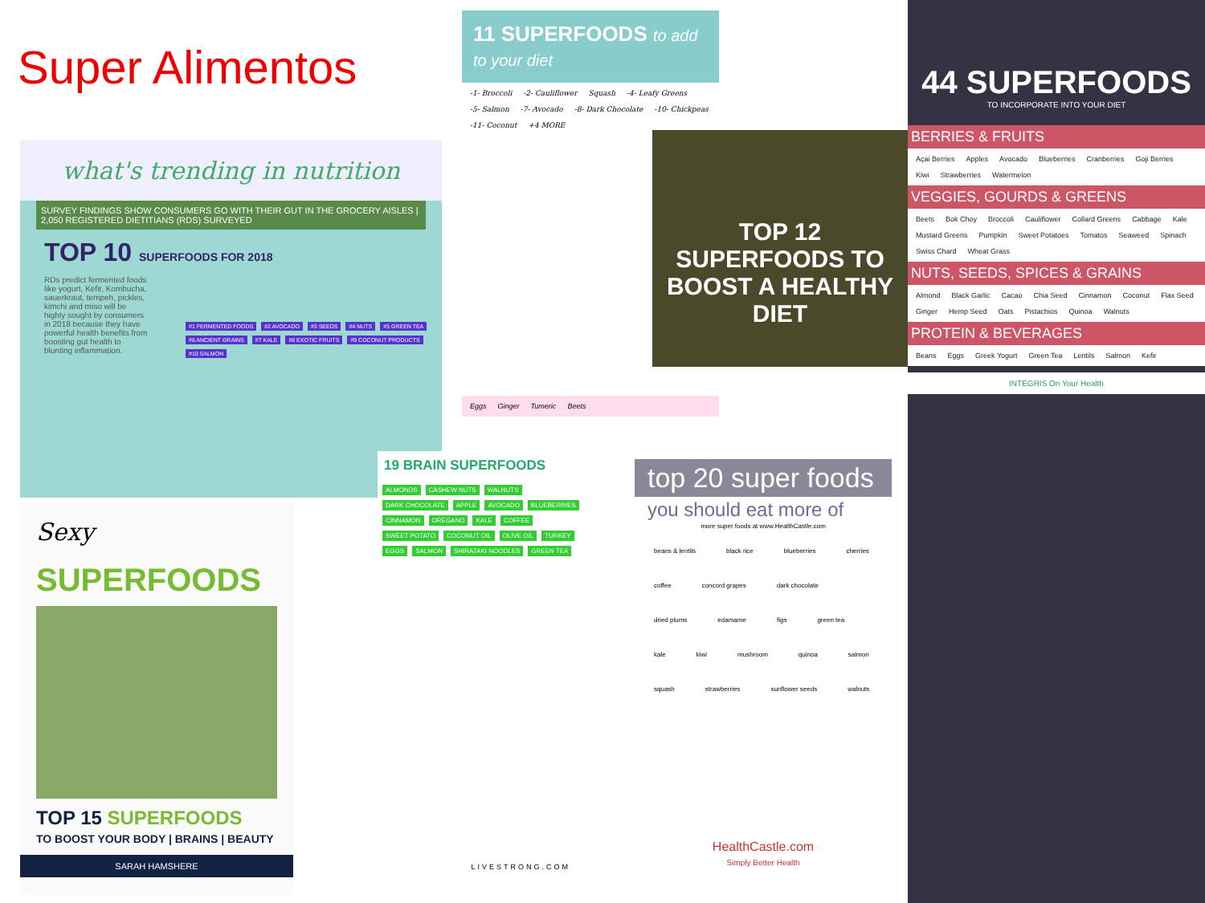Super Alimentos
what's trending in nutrition
SURVEY FINDINGS SHOW CONSUMERS GO WITH THEIR GUT IN THE GROCERY AISLES | 2,050 REGISTERED DIETITIANS (RDS) SURVEYED
TOP 10 SUPERFOODS FOR 2018
RDs predict fermented foods like yogurt, Kefir, Kombucha, sauerkraut, tempeh, pickles, kimchi and miso will be highly sought by consumers in 2018 because they have powerful health benefits from boosting gut health to blunting inflammation.
#1 FERMENTED FOODS #2 AVOCADO #3 SEEDS #4 NUTS #5 GREEN TEA #6 ANCIENT GRAINS #7 KALE #8 EXOTIC FRUITS #9 COCONUT PRODUCTS #10 SALMON
Sexy
SUPERFOODS
TOP 15 SUPERFOODS
TO BOOST YOUR BODY | BRAINS | BEAUTY
SARAH HAMSHERE
11 SUPERFOODS to add to your diet
-1- Broccoli -2- Cauliflower Squash -4- Leafy Greens -5- Salmon -7- Avocado -8- Dark Chocolate -10- Chickpeas -11- Coconut +4 MORE
Eggs Ginger Tumeric Beets
TOP 12 SUPERFOODS TO BOOST A HEALTHY DIET
19 BRAIN SUPERFOODS
ALMONDS CASHEW NUTS WALNUTS DARK CHOCOLATE APPLE AVOCADO BLUEBERRIES CINNAMON OREGANO KALE COFFEE SWEET POTATO COCONUT OIL OLIVE OIL TURKEY EGGS SALMON SHIRATAKI NOODLES GREEN TEA
LIVESTRONG.COM
top 20 super foods
you should eat more of
more super foods at www.HealthCastle.com
beans & lentils black rice blueberries cherries coffee concord grapes dark chocolate dried plums edamame figs green tea kale kiwi mushroom quinoa salmon squash strawberries sunflower seeds walnuts
HealthCastle.com
Simply Better Health
44 SUPERFOODS
TO INCORPORATE INTO YOUR DIET
BERRIES & FRUITS
Açai Berries Apples Avocado Blueberries Cranberries Goji Berries Kiwi Strawberries Watermelon
VEGGIES, GOURDS & GREENS
Beets Bok Choy Broccoli Cauliflower Collard Greens Cabbage Kale Mustard Greens Pumpkin Sweet Potatoes Tomatos Seaweed Spinach Swiss Chard Wheat Grass
NUTS, SEEDS, SPICES & GRAINS
Almond Black Garlic Cacao Chia Seed Cinnamon Coconut Flax Seed Ginger Hemp Seed Oats Pistachios Quinoa Walnuts
PROTEIN & BEVERAGES
Beans Eggs Greek Yogurt Green Tea Lentils Salmon Kefir
INTEGRIS On Your Health